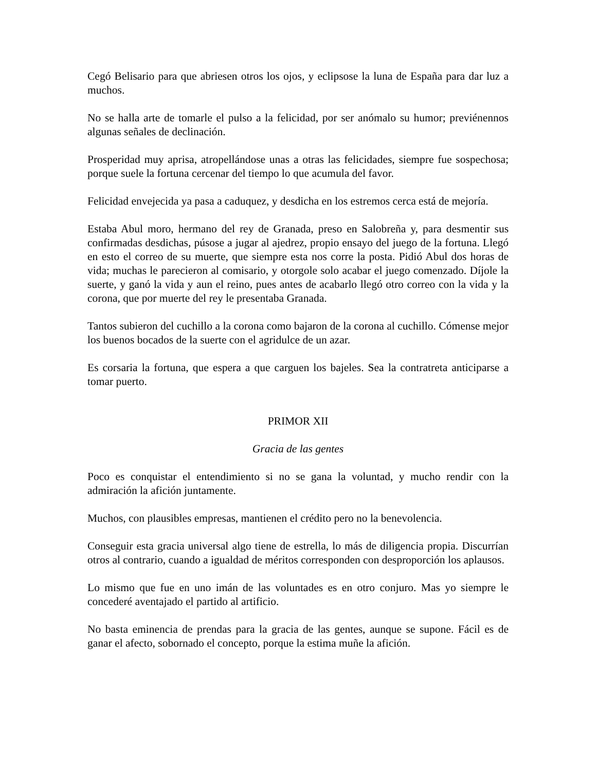Cegó Belisario para que abriesen otros los ojos, y eclipsose la luna de España para dar luz a muchos.
No se halla arte de tomarle el pulso a la felicidad, por ser anómalo su humor; previénennos algunas señales de declinación.
Prosperidad muy aprisa, atropellándose unas a otras las felicidades, siempre fue sospechosa; porque suele la fortuna cercenar del tiempo lo que acumula del favor.
Felicidad envejecida ya pasa a caduquez, y desdicha en los estremos cerca está de mejoría.
Estaba Abul moro, hermano del rey de Granada, preso en Salobreña y, para desmentir sus confirmadas desdichas, púsose a jugar al ajedrez, propio ensayo del juego de la fortuna. Llegó en esto el correo de su muerte, que siempre esta nos corre la posta. Pidió Abul dos horas de vida; muchas le parecieron al comisario, y otorgole solo acabar el juego comenzado. Díjole la suerte, y ganó la vida y aun el reino, pues antes de acabarlo llegó otro correo con la vida y la corona, que por muerte del rey le presentaba Granada.
Tantos subieron del cuchillo a la corona como bajaron de la corona al cuchillo. Cómense mejor los buenos bocados de la suerte con el agridulce de un azar.
Es corsaria la fortuna, que espera a que carguen los bajeles. Sea la contratreta anticiparse a tomar puerto.
PRIMOR XII
Gracia de las gentes
Poco es conquistar el entendimiento si no se gana la voluntad, y mucho rendir con la admiración la afición juntamente.
Muchos, con plausibles empresas, mantienen el crédito pero no la benevolencia.
Conseguir esta gracia universal algo tiene de estrella, lo más de diligencia propia. Discurrían otros al contrario, cuando a igualdad de méritos corresponden con desproporción los aplausos.
Lo mismo que fue en uno imán de las voluntades es en otro conjuro. Mas yo siempre le concederé aventajado el partido al artificio.
No basta eminencia de prendas para la gracia de las gentes, aunque se supone. Fácil es de ganar el afecto, sobornado el concepto, porque la estima muñe la afición.